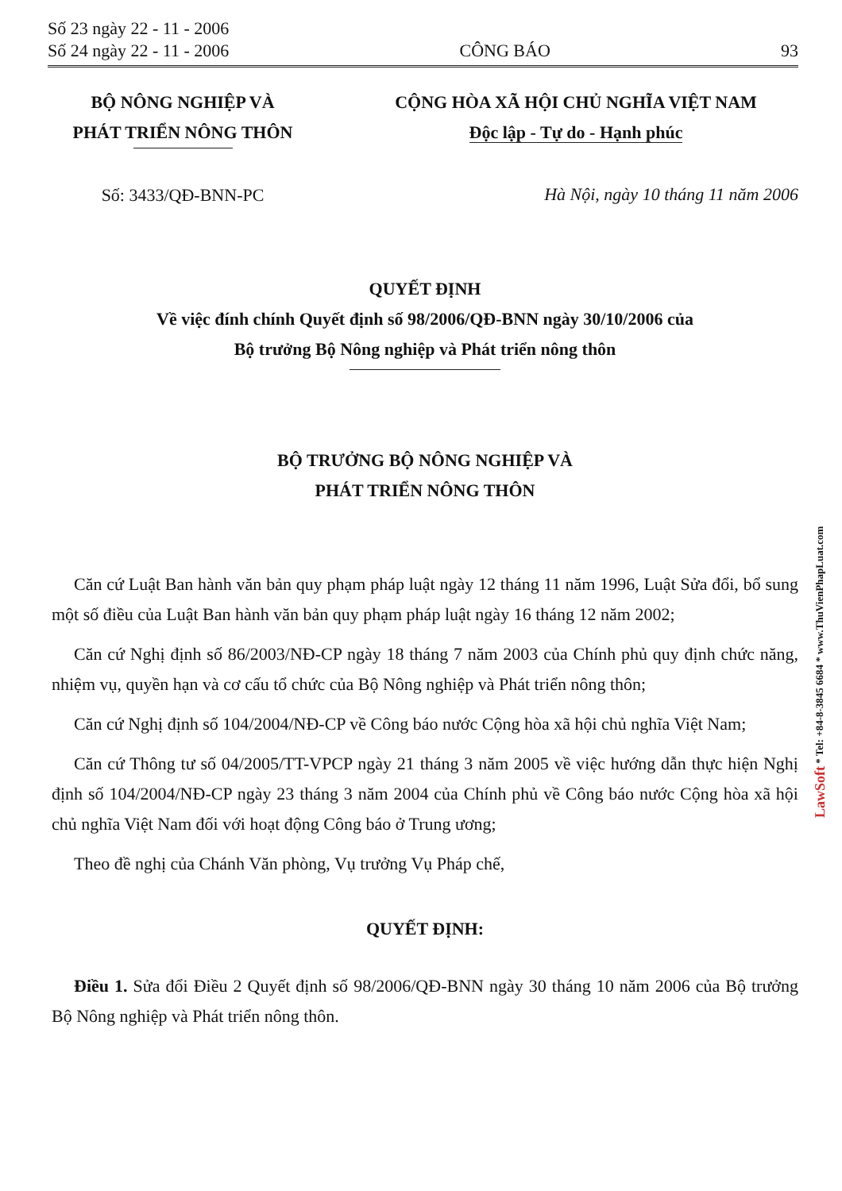Số 23 ngày 22 - 11 - 2006
Số 24 ngày 22 - 11 - 2006
CÔNG BÁO
93
BỘ NÔNG NGHIỆP VÀ
PHÁT TRIỂN NÔNG THÔN
Số: 3433/QĐ-BNN-PC
CỘNG HÒA XÃ HỘI CHỦ NGHĨA VIỆT NAM
Độc lập - Tự do - Hạnh phúc
Hà Nội, ngày 10 tháng 11 năm 2006
QUYẾT ĐỊNH
Về việc đính chính Quyết định số 98/2006/QĐ-BNN ngày 30/10/2006 của
Bộ trưởng Bộ Nông nghiệp và Phát triển nông thôn
BỘ TRƯỞNG BỘ NÔNG NGHIỆP VÀ
PHÁT TRIỂN NÔNG THÔN
Căn cứ Luật Ban hành văn bản quy phạm pháp luật ngày 12 tháng 11 năm 1996, Luật Sửa đổi, bổ sung một số điều của Luật Ban hành văn bản quy phạm pháp luật ngày 16 tháng 12 năm 2002;
Căn cứ Nghị định số 86/2003/NĐ-CP ngày 18 tháng 7 năm 2003 của Chính phủ quy định chức năng, nhiệm vụ, quyền hạn và cơ cấu tổ chức của Bộ Nông nghiệp và Phát triển nông thôn;
Căn cứ Nghị định số 104/2004/NĐ-CP về Công báo nước Cộng hòa xã hội chủ nghĩa Việt Nam;
Căn cứ Thông tư số 04/2005/TT-VPCP ngày 21 tháng 3 năm 2005 về việc hướng dẫn thực hiện Nghị định số 104/2004/NĐ-CP ngày 23 tháng 3 năm 2004 của Chính phủ về Công báo nước Cộng hòa xã hội chủ nghĩa Việt Nam đối với hoạt động Công báo ở Trung ương;
Theo đề nghị của Chánh Văn phòng, Vụ trưởng Vụ Pháp chế,
QUYẾT ĐỊNH:
Điều 1. Sửa đổi Điều 2 Quyết định số 98/2006/QĐ-BNN ngày 30 tháng 10 năm 2006 của Bộ trưởng Bộ Nông nghiệp và Phát triển nông thôn.
LawSoft * Tel: +84-8-3845 6684 * www.ThuVienPhapLuat.com